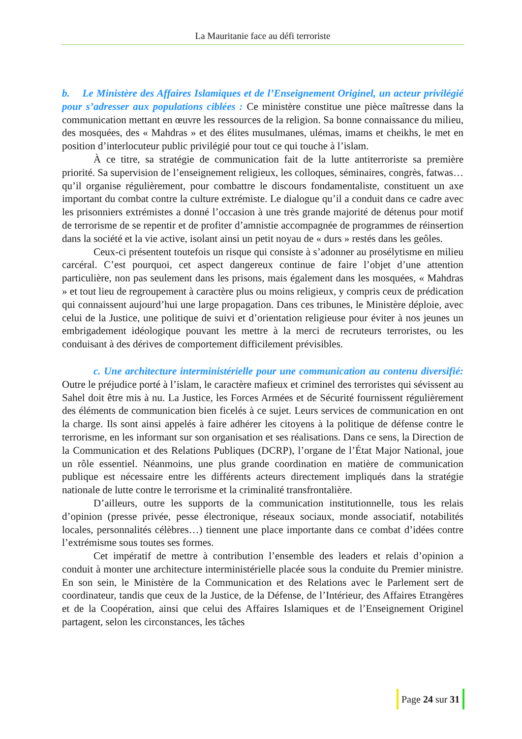La Mauritanie face au défi terroriste
b. Le Ministère des Affaires Islamiques et de l’Enseignement Originel, un acteur privilégié pour s’adresser aux populations ciblées : Ce ministère constitue une pièce maîtresse dans la communication mettant en œuvre les ressources de la religion. Sa bonne connaissance du milieu, des mosquées, des « Mahdras » et des élites musulmanes, ulémas, imams et cheikhs, le met en position d’interlocuteur public privilégié pour tout ce qui touche à l’islam.
À ce titre, sa stratégie de communication fait de la lutte antiterroriste sa première priorité. Sa supervision de l’enseignement religieux, les colloques, séminaires, congrès, fatwas… qu’il organise régulièrement, pour combattre le discours fondamentaliste, constituent un axe important du combat contre la culture extrémiste. Le dialogue qu’il a conduit dans ce cadre avec les prisonniers extrémistes a donné l’occasion à une très grande majorité de détenus pour motif de terrorisme de se repentir et de profiter d’amnistie accompagnée de programmes de réinsertion dans la société et la vie active, isolant ainsi un petit noyau de « durs » restés dans les geôles.
Ceux-ci présentent toutefois un risque qui consiste à s’adonner au prosélytisme en milieu carcéral. C’est pourquoi, cet aspect dangereux continue de faire l’objet d’une attention particulière, non pas seulement dans les prisons, mais également dans les mosquées, « Mahdras » et tout lieu de regroupement à caractère plus ou moins religieux, y compris ceux de prédication qui connaissent aujourd’hui une large propagation. Dans ces tribunes, le Ministère déploie, avec celui de la Justice, une politique de suivi et d’orientation religieuse pour éviter à nos jeunes un embrigadement idéologique pouvant les mettre à la merci de recruteurs terroristes, ou les conduisant à des dérives de comportement difficilement prévisibles.
c. Une architecture interministérielle pour une communication au contenu diversifié: Outre le préjudice porté à l’islam, le caractère mafieux et criminel des terroristes qui sévissent au Sahel doit être mis à nu. La Justice, les Forces Armées et de Sécurité fournissent régulièrement des éléments de communication bien ficelés à ce sujet. Leurs services de communication en ont la charge. Ils sont ainsi appelés à faire adhérer les citoyens à la politique de défense contre le terrorisme, en les informant sur son organisation et ses réalisations. Dans ce sens, la Direction de la Communication et des Relations Publiques (DCRP), l’organe de l’État Major National, joue un rôle essentiel. Néanmoins, une plus grande coordination en matière de communication publique est nécessaire entre les différents acteurs directement impliqués dans la stratégie nationale de lutte contre le terrorisme et la criminalité transfrontalière.
D’ailleurs, outre les supports de la communication institutionnelle, tous les relais d’opinion (presse privée, pesse électronique, réseaux sociaux, monde associatif, notabilités locales, personnalités célèbres…) tiennent une place importante dans ce combat d’idées contre l’extrémisme sous toutes ses formes.
Cet impératif de mettre à contribution l’ensemble des leaders et relais d’opinion a conduit à monter une architecture interministérielle placée sous la conduite du Premier ministre. En son sein, le Ministère de la Communication et des Relations avec le Parlement sert de coordinateur, tandis que ceux de la Justice, de la Défense, de l’Intérieur, des Affaires Etrangères et de la Coopération, ainsi que celui des Affaires Islamiques et de l’Enseignement Originel partagent, selon les circonstances, les tâches
Page 24 sur 31